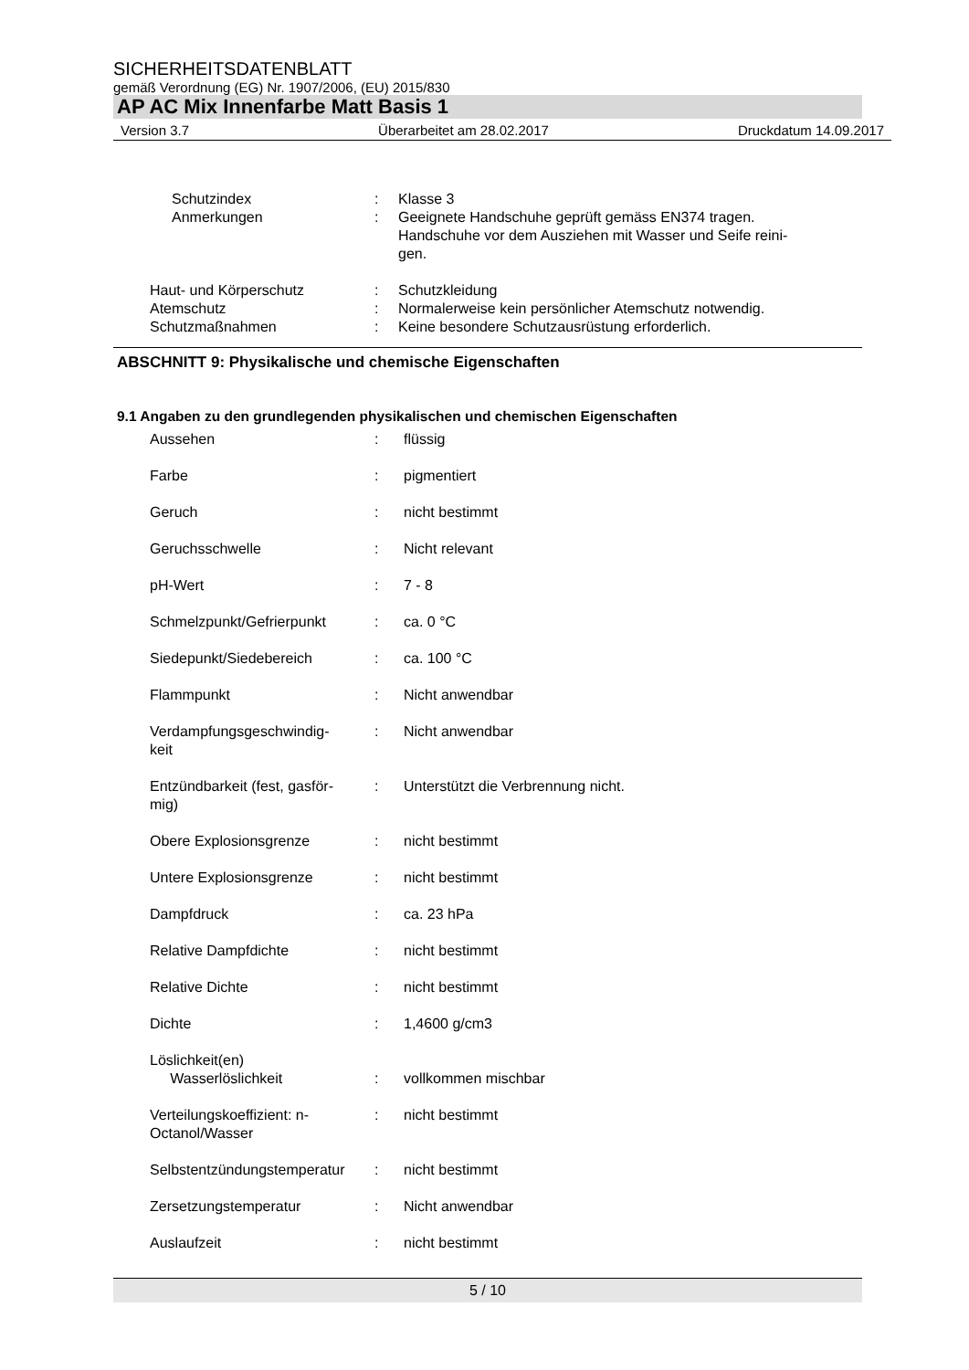SICHERHEITSDATENBLATT
gemäß Verordnung (EG) Nr. 1907/2006, (EU) 2015/830
AP AC Mix Innenfarbe Matt Basis 1
Version 3.7 Überarbeitet am 28.02.2017 Druckdatum 14.09.2017
| | Schutzindex | : | Klasse 3 |
| | Anmerkungen | : | Geeignete Handschuhe geprüft gemäss EN374 tragen. Handschuhe vor dem Ausziehen mit Wasser und Seife reini- gen. |
| | Haut- und Körperschutz | : | Schutzkleidung |
| | Atemschutz | : | Normalerweise kein persönlicher Atemschutz notwendig. |
| | Schutzmaßnahmen | : | Keine besondere Schutzausrüstung erforderlich. |
ABSCHNITT 9: Physikalische und chemische Eigenschaften
9.1 Angaben zu den grundlegenden physikalischen und chemischen Eigenschaften
| | Aussehen | : | flüssig |
| | Farbe | : | pigmentiert |
| | Geruch | : | nicht bestimmt |
| | Geruchsschwelle | : | Nicht relevant |
| | pH-Wert | : | 7 - 8 |
| | Schmelzpunkt/Gefrierpunkt | : | ca. 0 °C |
| | Siedepunkt/Siedebereich | : | ca. 100 °C |
| | Flammpunkt | : | Nicht anwendbar |
| | Verdampfungsgeschwindig- keit | : | Nicht anwendbar |
| | Entzündbarkeit (fest, gasför- mig) | : | Unterstützt die Verbrennung nicht. |
| | Obere Explosionsgrenze | : | nicht bestimmt |
| | Untere Explosionsgrenze | : | nicht bestimmt |
| | Dampfdruck | : | ca. 23 hPa |
| | Relative Dampfdichte | : | nicht bestimmt |
| | Relative Dichte | : | nicht bestimmt |
| | Dichte | : | 1,4600 g/cm3 |
| | Löslichkeit(en) Wasserlöslichkeit | : | vollkommen mischbar |
| | Verteilungskoeffizient: n- Octanol/Wasser | : | nicht bestimmt |
| | Selbstentzündungstemperatur | : | nicht bestimmt |
| | Zersetzungstemperatur | : | Nicht anwendbar |
| | Auslaufzeit | : | nicht bestimmt |
5 / 10